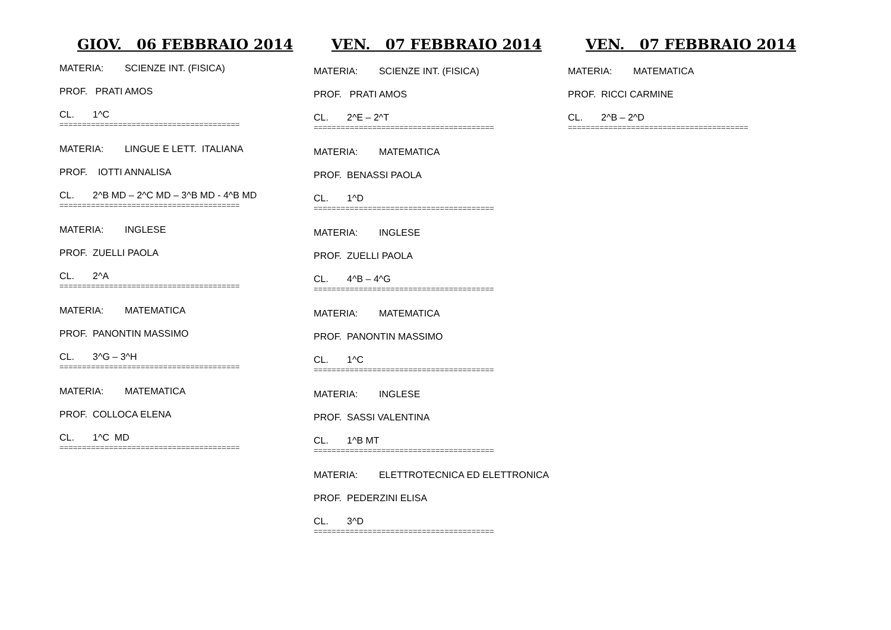GIOV. 06 FEBBRAIO 2014
MATERIA: SCIENZE INT. (FISICA)
PROF. PRATI AMOS
CL. 1^C
========================================
MATERIA: LINGUE E LETT. ITALIANA
PROF. IOTTI ANNALISA
CL. 2^B MD – 2^C MD – 3^B MD - 4^B MD
========================================
MATERIA: INGLESE
PROF. ZUELLI PAOLA
CL. 2^A
========================================
MATERIA: MATEMATICA
PROF. PANONTIN MASSIMO
CL. 3^G – 3^H
========================================
MATERIA: MATEMATICA
PROF. COLLOCA ELENA
CL. 1^C MD
========================================
VEN. 07 FEBBRAIO 2014
MATERIA: SCIENZE INT. (FISICA)
PROF. PRATI AMOS
CL. 2^E – 2^T
========================================
MATERIA: MATEMATICA
PROF. BENASSI PAOLA
CL. 1^D
========================================
MATERIA: INGLESE
PROF. ZUELLI PAOLA
CL. 4^B – 4^G
========================================
MATERIA: MATEMATICA
PROF. PANONTIN MASSIMO
CL. 1^C
========================================
MATERIA: INGLESE
PROF. SASSI VALENTINA
CL. 1^B MT
========================================
MATERIA: ELETTROTECNICA ED ELETTRONICA
PROF. PEDERZINI ELISA
CL. 3^D
========================================
VEN. 07 FEBBRAIO 2014
MATERIA: MATEMATICA
PROF. RICCI CARMINE
CL. 2^B – 2^D
========================================